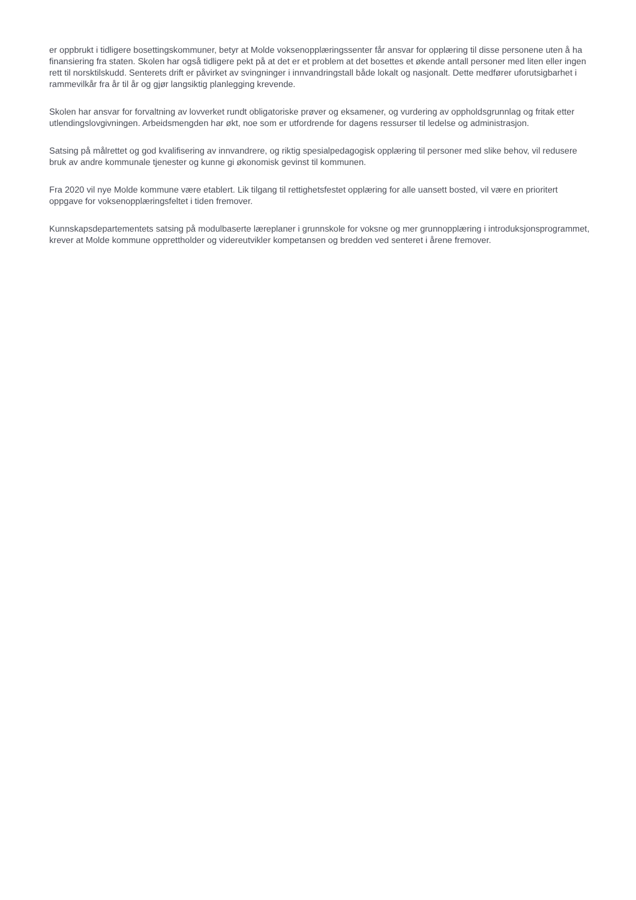er oppbrukt i tidligere bosettingskommuner, betyr at Molde voksenopplæringssenter får ansvar for opplæring til disse personene uten å ha finansiering fra staten. Skolen har også tidligere pekt på at det er et problem at det bosettes et økende antall personer med liten eller ingen rett til norsktilskudd. Senterets drift er påvirket av svingninger i innvandringstall både lokalt og nasjonalt. Dette medfører uforutsigbarhet i rammevilkår fra år til år og gjør langsiktig planlegging krevende.
Skolen har ansvar for forvaltning av lovverket rundt obligatoriske prøver og eksamener, og vurdering av oppholdsgrunnlag og fritak etter utlendingslovgivningen. Arbeidsmengden har økt, noe som er utfordrende for dagens ressurser til ledelse og administrasjon.
Satsing på målrettet og god kvalifisering av innvandrere, og riktig spesialpedagogisk opplæring til personer med slike behov, vil redusere bruk av andre kommunale tjenester og kunne gi økonomisk gevinst til kommunen.
Fra 2020 vil nye Molde kommune være etablert. Lik tilgang til rettighetsfestet opplæring for alle uansett bosted, vil være en prioritert oppgave for voksenopplæringsfeltet i tiden fremover.
Kunnskapsdepartementets satsing på modulbaserte læreplaner i grunnskole for voksne og mer grunnopplæring i introduksjonsprogrammet, krever at Molde kommune opprettholder og videreutvikler kompetansen og bredden ved senteret i årene fremover.